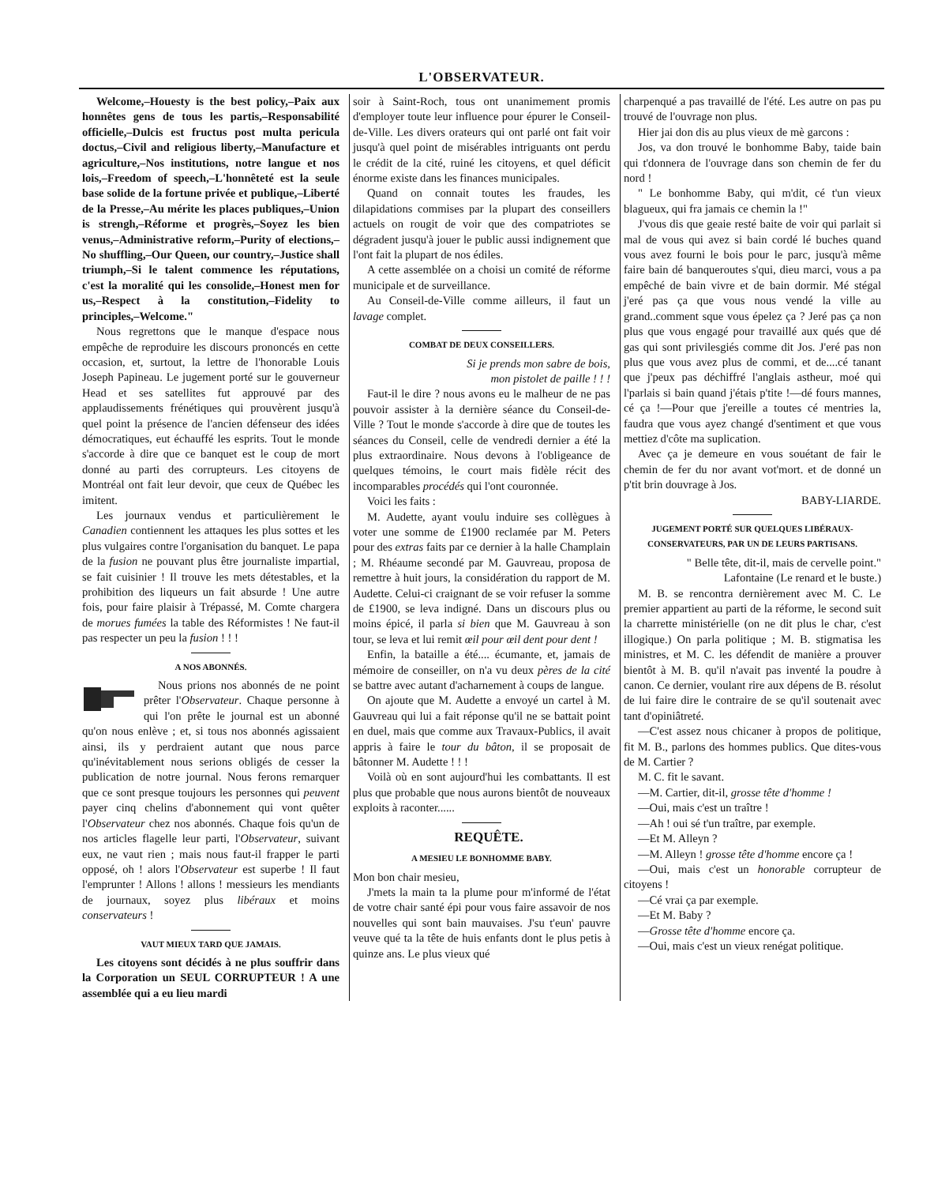L'OBSERVATEUR.
Welcome,–Houesty is the best policy,–Paix aux honnêtes gens de tous les partis,–Responsabilité officielle,–Dulcis est fructus post multa pericula doctus,–Civil and religious liberty,–Manufacture et agriculture,–Nos institutions, notre langue et nos lois,–Freedom of speech,–L'honnêteté est la seule base solide de la fortune privée et publique,–Liberté de la Presse,–Au mérite les places publiques,–Union is strengh,–Réforme et progrès,–Soyez les bien venus,–Administrative reform,–Purity of elections,–No shuffling,–Our Queen, our country,–Justice shall triumph,–Si le talent commence les réputations, c'est la moralité qui les consolide,–Honest men for us,–Respect à la constitution,–Fidelity to principles,–Welcome."
Nous regrettons que le manque d'espace nous empêche de reproduire les discours prononcés en cette occasion, et, surtout, la lettre de l'honorable Louis Joseph Papineau. Le jugement porté sur le gouverneur Head et ses satellites fut approuvé par des applaudissements frénétiques qui prouvèrent jusqu'à quel point la présence de l'ancien défenseur des idées démocratiques, eut échauffé les esprits. Tout le monde s'accorde à dire que ce banquet est le coup de mort donné au parti des corrupteurs. Les citoyens de Montréal ont fait leur devoir, que ceux de Québec les imitent.
Les journaux vendus et particulièrement le Canadien contiennent les attaques les plus sottes et les plus vulgaires contre l'organisation du banquet. Le papa de la fusion ne pouvant plus être journaliste impartial, se fait cuisinier ! Il trouve les mets détestables, et la prohibition des liqueurs un fait absurde ! Une autre fois, pour faire plaisir à Trépassé, M. Comte chargera de morues fumées la table des Réformistes ! Ne faut-il pas respecter un peu la fusion ! ! !
A NOS ABONNÉS.
Nous prions nos abonnés de ne point prêter l'Observateur. Chaque personne à qui l'on prête le journal est un abonné qu'on nous enlève ; et, si tous nos abonnés agissaient ainsi, ils y perdraient autant que nous parce qu'inévitablement nous serions obligés de cesser la publication de notre journal. Nous ferons remarquer que ce sont presque toujours les personnes qui peuvent payer cinq chelins d'abonnement qui vont quêter l'Observateur chez nos abonnés. Chaque fois qu'un de nos articles flagelle leur parti, l'Observateur, suivant eux, ne vaut rien ; mais nous faut-il frapper le parti opposé, oh ! alors l'Observateur est superbe ! Il faut l'emprunter ! Allons ! allons ! messieurs les mendiants de journaux, soyez plus libéraux et moins conservateurs !
VAUT MIEUX TARD QUE JAMAIS.
Les citoyens sont décidés à ne plus souffrir dans la Corporation un SEUL CORRUPTEUR ! A une assemblée qui a eu lieu mardi
soir à Saint-Roch, tous ont unanimement promis d'employer toute leur influence pour épurer le Conseil-de-Ville. Les divers orateurs qui ont parlé ont fait voir jusqu'à quel point de misérables intriguants ont perdu le crédit de la cité, ruiné les citoyens, et quel déficit énorme existe dans les finances municipales.
Quand on connait toutes les fraudes, les dilapidations commises par la plupart des conseillers actuels on rougit de voir que des compatriotes se dégradent jusqu'à jouer le public aussi indignement que l'ont fait la plupart de nos édiles.
A cette assemblée on a choisi un comité de réforme municipale et de surveillance.
Au Conseil-de-Ville comme ailleurs, il faut un lavage complet.
COMBAT DE DEUX CONSEILLERS.
Si je prends mon sabre de bois,
mon pistolet de paille ! ! !
Faut-il le dire ? nous avons eu le malheur de ne pas pouvoir assister à la dernière séance du Conseil-de-Ville ? Tout le monde s'accorde à dire que de toutes les séances du Conseil, celle de vendredi dernier a été la plus extraordinaire. Nous devons à l'obligeance de quelques témoins, le court mais fidèle récit des incomparables procédés qui l'ont couronnée.
Voici les faits :
M. Audette, ayant voulu induire ses collègues à voter une somme de £1900 reclamée par M. Peters pour des extras faits par ce dernier à la halle Champlain ; M. Rhéaume secondé par M. Gauvreau, proposa de remettre à huit jours, la considération du rapport de M. Audette. Celui-ci craignant de se voir refuser la somme de £1900, se leva indigné. Dans un discours plus ou moins épicé, il parla si bien que M. Gauvreau à son tour, se leva et lui remit œil pour œil dent pour dent !
Enfin, la bataille a été.... écumante, et, jamais de mémoire de conseiller, on n'a vu deux pères de la cité se battre avec autant d'acharnement à coups de langue.
On ajoute que M. Audette a envoyé un cartel à M. Gauvreau qui lui a fait réponse qu'il ne se battait point en duel, mais que comme aux Travaux-Publics, il avait appris à faire le tour du bâton, il se proposait de bâtonner M. Audette ! ! !
Voilà où en sont aujourd'hui les combattants. Il est plus que probable que nous aurons bientôt de nouveaux exploits à raconter......
REQUÊTE.
A MESIEU LE BONHOMME BABY.
Mon bon chair mesieu,
J'mets la main ta la plume pour m'informé de l'état de votre chair santé épi pour vous faire assavoir de nos nouvelles qui sont bain mauvaises. J'su t'eun' pauvre veuve qué ta la tête de huis enfants dont le plus petis à quinze ans. Le plus vieux qué
charpenqué a pas travaillé de l'été. Les autre on pas pu trouvé de l'ouvrage non plus.
Hier jai don dis au plus vieux de mè garcons :
Jos, va don trouvé le bonhomme Baby, taide bain qui t'donnera de l'ouvrage dans son chemin de fer du nord !
" Le bonhomme Baby, qui m'dit, cé t'un vieux blagueux, qui fra jamais ce chemin la !"
J'vous dis que geaie resté baite de voir qui parlait si mal de vous qui avez si bain cordé lé buches quand vous avez fourni le bois pour le parc, jusqu'à même faire bain dé banqueroutes s'qui, dieu marci, vous a pa empêché de bain vivre et de bain dormir. Mé stégal j'eré pas ça que vous nous vendé la ville au grand..comment sque vous épelez ça ? Jeré pas ça non plus que vous engagé pour travaillé aux qués que dé gas qui sont privilesgiés comme dit Jos. J'eré pas non plus que vous avez plus de commi, et de....cé tanant que j'peux pas déchiffré l'anglais astheur, moé qui l'parlais si bain quand j'étais p'tite !—dé fours mannes, cé ça !—Pour que j'ereille a toutes cé mentries la, faudra que vous ayez changé d'sentiment et que vous mettiez d'côte ma suplication.
Avec ça je demeure en vous souétant de fair le chemin de fer du nor avant vot'mort. et de donné un p'tit brin douvrage à Jos.
BABY-LIARDE.
JUGEMENT PORTÉ SUR QUELQUES LIBÉRAUX-CONSERVATEURS, PAR UN DE LEURS PARTISANS.
" Belle tête, dit-il, mais de cervelle point."
Lafontaine (Le renard et le buste.)
M. B. se rencontra dernièrement avec M. C. Le premier appartient au parti de la réforme, le second suit la charrette ministérielle (on ne dit plus le char, c'est illogique.) On parla politique ; M. B. stigmatisa les ministres, et M. C. les défendit de manière a prouver bientôt à M. B. qu'il n'avait pas inventé la poudre à canon. Ce dernier, voulant rire aux dépens de B. résolut de lui faire dire le contraire de se qu'il soutenait avec tant d'opiniâtreté.
—C'est assez nous chicaner à propos de politique, fit M. B., parlons des hommes publics. Que dites-vous de M. Cartier ?
M. C. fit le savant.
—M. Cartier, dit-il, grosse tête d'homme !
—Oui, mais c'est un traître !
—Ah ! oui sé t'un traître, par exemple.
—Et M. Alleyn ?
—M. Alleyn ! grosse tête d'homme encore ça !
—Oui, mais c'est un honorable corrupteur de citoyens !
—Cé vrai ça par exemple.
—Et M. Baby ?
—Grosse tête d'homme encore ça.
—Oui, mais c'est un vieux renégat politique.